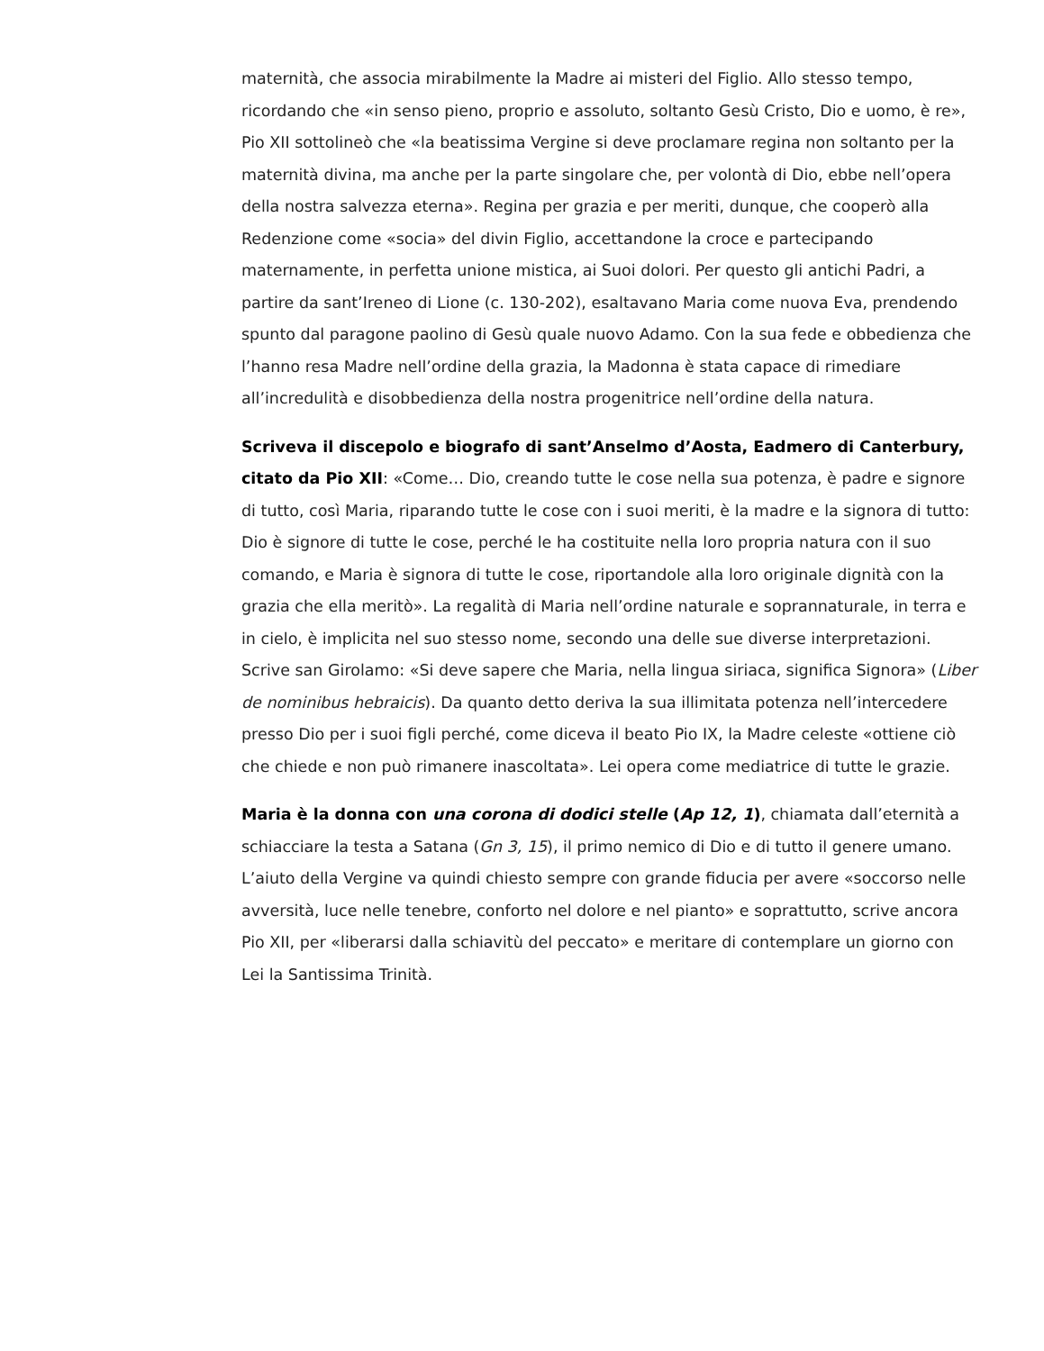maternità, che associa mirabilmente la Madre ai misteri del Figlio. Allo stesso tempo, ricordando che «in senso pieno, proprio e assoluto, soltanto Gesù Cristo, Dio e uomo, è re», Pio XII sottolineò che «la beatissima Vergine si deve proclamare regina non soltanto per la maternità divina, ma anche per la parte singolare che, per volontà di Dio, ebbe nell’opera della nostra salvezza eterna». Regina per grazia e per meriti, dunque, che cooperò alla Redenzione come «socia» del divin Figlio, accettandone la croce e partecipando maternamente, in perfetta unione mistica, ai Suoi dolori. Per questo gli antichi Padri, a partire da sant’Ireneo di Lione (c. 130-202), esaltavano Maria come nuova Eva, prendendo spunto dal paragone paolino di Gesù quale nuovo Adamo. Con la sua fede e obbedienza che l’hanno resa Madre nell’ordine della grazia, la Madonna è stata capace di rimediare all’incredulità e disobbedienza della nostra progenitrice nell’ordine della natura.
Scriveva il discepolo e biografo di sant’Anselmo d’Aosta, Eadmero di Canterbury, citato da Pio XII: «Come… Dio, creando tutte le cose nella sua potenza, è padre e signore di tutto, così Maria, riparando tutte le cose con i suoi meriti, è la madre e la signora di tutto: Dio è signore di tutte le cose, perché le ha costituite nella loro propria natura con il suo comando, e Maria è signora di tutte le cose, riportandole alla loro originale dignità con la grazia che ella meritò». La regalità di Maria nell’ordine naturale e soprannaturale, in terra e in cielo, è implicita nel suo stesso nome, secondo una delle sue diverse interpretazioni. Scrive san Girolamo: «Si deve sapere che Maria, nella lingua siriaca, significa Signora» (Liber de nominibus hebraicis). Da quanto detto deriva la sua illimitata potenza nell’intercedere presso Dio per i suoi figli perché, come diceva il beato Pio IX, la Madre celeste «ottiene ciò che chiede e non può rimanere inascoltata». Lei opera come mediatrice di tutte le grazie.
Maria è la donna con una corona di dodici stelle (Ap 12, 1), chiamata dall’eternità a schiacciare la testa a Satana (Gn 3, 15), il primo nemico di Dio e di tutto il genere umano. L’aiuto della Vergine va quindi chiesto sempre con grande fiducia per avere «soccorso nelle avversità, luce nelle tenebre, conforto nel dolore e nel pianto» e soprattutto, scrive ancora Pio XII, per «liberarsi dalla schiavitù del peccato» e meritare di contemplare un giorno con Lei la Santissima Trinità.